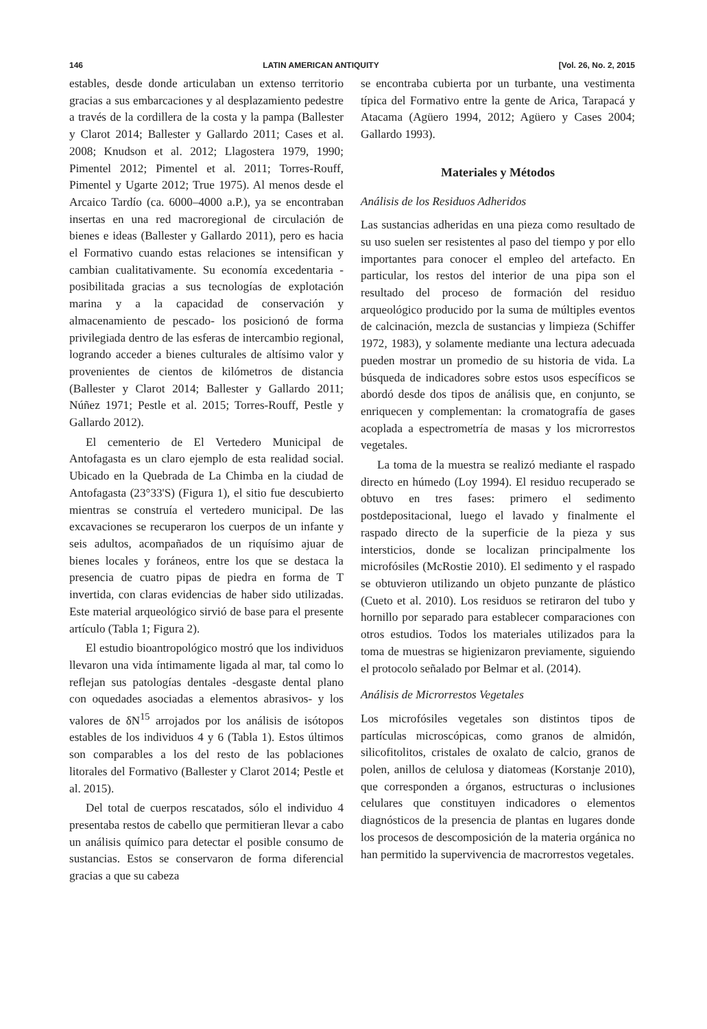146 LATIN AMERICAN ANTIQUITY [Vol. 26, No. 2, 2015
estables, desde donde articulaban un extenso territorio gracias a sus embarcaciones y al desplazamiento pedestre a través de la cordillera de la costa y la pampa (Ballester y Clarot 2014; Ballester y Gallardo 2011; Cases et al. 2008; Knudson et al. 2012; Llagostera 1979, 1990; Pimentel 2012; Pimentel et al. 2011; Torres-Rouff, Pimentel y Ugarte 2012; True 1975). Al menos desde el Arcaico Tardío (ca. 6000–4000 a.P.), ya se encontraban insertas en una red macroregional de circulación de bienes e ideas (Ballester y Gallardo 2011), pero es hacia el Formativo cuando estas relaciones se intensifican y cambian cualitativamente. Su economía excedentaria -posibilitada gracias a sus tecnologías de explotación marina y a la capacidad de conservación y almacenamiento de pescado- los posicionó de forma privilegiada dentro de las esferas de intercambio regional, logrando acceder a bienes culturales de altísimo valor y provenientes de cientos de kilómetros de distancia (Ballester y Clarot 2014; Ballester y Gallardo 2011; Núñez 1971; Pestle et al. 2015; Torres-Rouff, Pestle y Gallardo 2012).
El cementerio de El Vertedero Municipal de Antofagasta es un claro ejemplo de esta realidad social. Ubicado en la Quebrada de La Chimba en la ciudad de Antofagasta (23°33'S) (Figura 1), el sitio fue descubierto mientras se construía el vertedero municipal. De las excavaciones se recuperaron los cuerpos de un infante y seis adultos, acompañados de un riquísimo ajuar de bienes locales y foráneos, entre los que se destaca la presencia de cuatro pipas de piedra en forma de T invertida, con claras evidencias de haber sido utilizadas. Este material arqueológico sirvió de base para el presente artículo (Tabla 1; Figura 2).
El estudio bioantropológico mostró que los individuos llevaron una vida íntimamente ligada al mar, tal como lo reflejan sus patologías dentales -desgaste dental plano con oquedades asociadas a elementos abrasivos- y los valores de δN<sup>15</sup> arrojados por los análisis de isótopos estables de los individuos 4 y 6 (Tabla 1). Estos últimos son comparables a los del resto de las poblaciones litorales del Formativo (Ballester y Clarot 2014; Pestle et al. 2015).
Del total de cuerpos rescatados, sólo el individuo 4 presentaba restos de cabello que permitieran llevar a cabo un análisis químico para detectar el posible consumo de sustancias. Estos se conservaron de forma diferencial gracias a que su cabeza
se encontraba cubierta por un turbante, una vestimenta típica del Formativo entre la gente de Arica, Tarapacá y Atacama (Agüero 1994, 2012; Agüero y Cases 2004; Gallardo 1993).
Materiales y Métodos
Análisis de los Residuos Adheridos
Las sustancias adheridas en una pieza como resultado de su uso suelen ser resistentes al paso del tiempo y por ello importantes para conocer el empleo del artefacto. En particular, los restos del interior de una pipa son el resultado del proceso de formación del residuo arqueológico producido por la suma de múltiples eventos de calcinación, mezcla de sustancias y limpieza (Schiffer 1972, 1983), y solamente mediante una lectura adecuada pueden mostrar un promedio de su historia de vida. La búsqueda de indicadores sobre estos usos específicos se abordó desde dos tipos de análisis que, en conjunto, se enriquecen y complementan: la cromatografía de gases acoplada a espectrometría de masas y los microrrestos vegetales.
La toma de la muestra se realizó mediante el raspado directo en húmedo (Loy 1994). El residuo recuperado se obtuvo en tres fases: primero el sedimento postdepositacional, luego el lavado y finalmente el raspado directo de la superficie de la pieza y sus intersticios, donde se localizan principalmente los microfósiles (McRostie 2010). El sedimento y el raspado se obtuvieron utilizando un objeto punzante de plástico (Cueto et al. 2010). Los residuos se retiraron del tubo y hornillo por separado para establecer comparaciones con otros estudios. Todos los materiales utilizados para la toma de muestras se higienizaron previamente, siguiendo el protocolo señalado por Belmar et al. (2014).
Análisis de Microrrestos Vegetales
Los microfósiles vegetales son distintos tipos de partículas microscópicas, como granos de almidón, silicofitolitos, cristales de oxalato de calcio, granos de polen, anillos de celulosa y diatomeas (Korstanje 2010), que corresponden a órganos, estructuras o inclusiones celulares que constituyen indicadores o elementos diagnósticos de la presencia de plantas en lugares donde los procesos de descomposición de la materia orgánica no han permitido la supervivencia de macrorrestos vegetales.